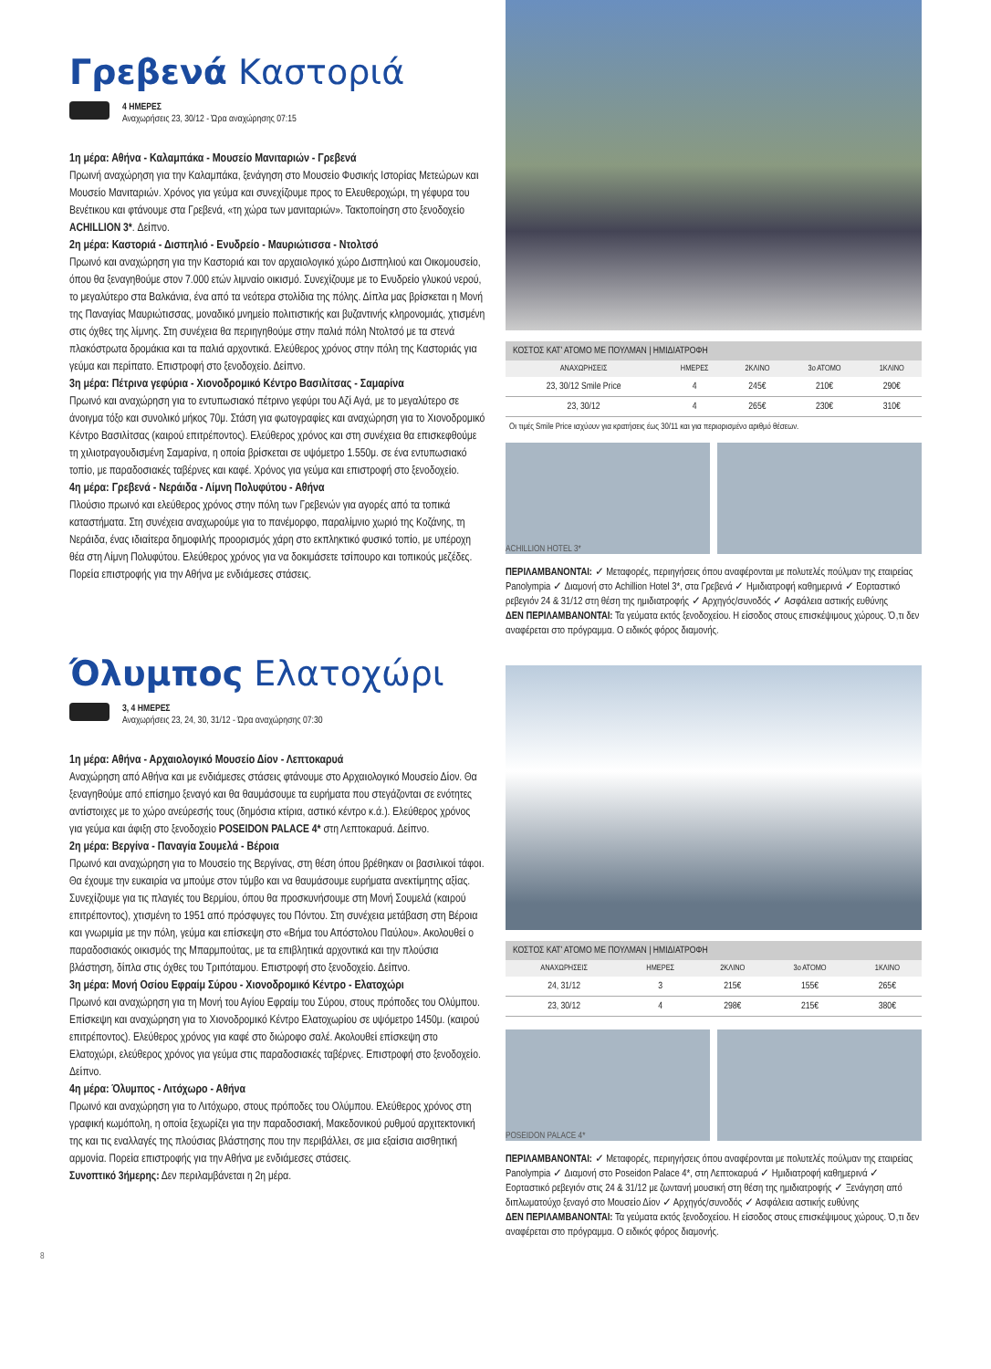Γρεβενά Καστοριά
4 ΗΜΕΡΕΣ
Αναχωρήσεις 23, 30/12 - Ώρα αναχώρησης 07:15
1η μέρα: Αθήνα - Καλαμπάκα - Μουσείο Μανιταριών - Γρεβενά
Πρωινή αναχώρηση για την Καλαμπάκα, ξενάγηση στο Μουσείο Φυσικής Ιστορίας Μετεώρων και Μουσείο Μανιταριών. Χρόνος για γεύμα και συνεχίζουμε προς το Ελευθεροχώρι, τη γέφυρα του Βενέτικου και φτάνουμε στα Γρεβενά, «τη χώρα των μανιταριών». Τακτοποίηση στο ξενοδοχείο ACHILLION 3*. Δείπνο.
2η μέρα: Καστοριά - Δισπηλιό - Ενυδρείο - Μαυριώτισσα - Ντολτσό
Πρωινό και αναχώρηση για την Καστοριά και τον αρχαιολογικό χώρο Δισπηλιού και Οικομουσείο, όπου θα ξεναγηθούμε στον 7.000 ετών λιμναίο οικισμό. Συνεχίζουμε με το Ενυδρείο γλυκού νερού, το μεγαλύτερο στα Βαλκάνια, ένα από τα νεότερα στολίδια της πόλης. Δίπλα μας βρίσκεται η Μονή της Παναγίας Μαυριώτισσας, μοναδικό μνημείο πολιτιστικής και βυζαντινής κληρονομιάς, χτισμένη στις όχθες της λίμνης. Στη συνέχεια θα περιηγηθούμε στην παλιά πόλη Ντολτσό με τα στενά πλακόστρωτα δρομάκια και τα παλιά αρχοντικά. Ελεύθερος χρόνος στην πόλη της Καστοριάς για γεύμα και περίπατο. Επιστροφή στο ξενοδοχείο. Δείπνο.
3η μέρα: Πέτρινα γεφύρια - Χιονοδρομικό Κέντρο Βασιλίτσας - Σαμαρίνα
Πρωινό και αναχώρηση για το εντυπωσιακό πέτρινο γεφύρι του Αζί Αγά, με το μεγαλύτερο σε άνοιγμα τόξο και συνολικό μήκος 70μ. Στάση για φωτογραφίες και αναχώρηση για το Χιονοδρομικό Κέντρο Βασιλίτσας (καιρού επιτρέποντος). Ελεύθερος χρόνος και στη συνέχεια θα επισκεφθούμε τη χιλιοτραγουδισμένη Σαμαρίνα, η οποία βρίσκεται σε υψόμετρο 1.550μ. σε ένα εντυπωσιακό τοπίο, με παραδοσιακές ταβέρνες και καφέ. Χρόνος για γεύμα και επιστροφή στο ξενοδοχείο.
4η μέρα: Γρεβενά - Νεράιδα - Λίμνη Πολυφύτου - Αθήνα
Πλούσιο πρωινό και ελεύθερος χρόνος στην πόλη των Γρεβενών για αγορές από τα τοπικά καταστήματα. Στη συνέχεια αναχωρούμε για το πανέμορφο, παραλίμνιο χωριό της Κοζάνης, τη Νεράιδα, ένας ιδιαίτερα δημοφιλής προορισμός χάρη στο εκπληκτικό φυσικό τοπίο, με υπέροχη θέα στη Λίμνη Πολυφύτου. Ελεύθερος χρόνος για να δοκιμάσετε τσίπουρο και τοπικούς μεζέδες. Πορεία επιστροφής για την Αθήνα με ενδιάμεσες στάσεις.
| ΚΟΣΤΟΣ ΚΑΤ' ΑΤΟΜΟ ΜΕ ΠΟΥΛΜΑΝ / ΗΜΙΔΙΑΤΡΟΦΗ | | | | |
| --- | --- | --- | --- | --- |
| ΑΝΑΧΩΡΗΣΕΙΣ | ΗΜΕΡΕΣ | 2ΚΛΙΝΟ | 3ο ΑΤΟΜΟ | 1ΚΛΙΝΟ |
| 23, 30/12 Smile Price | 4 | 245€ | 210€ | 290€ |
| 23, 30/12 | 4 | 265€ | 230€ | 310€ |
Οι τιμές Smile Price ισχύουν για κρατήσεις έως 30/11 και για περιορισμένο αριθμό θέσεων.
ACHILLION HOTEL 3*
ΠΕΡΙΛΑΜΒΑΝΟΝΤΑΙ: ✓ Μεταφορές, περιηγήσεις όπου αναφέρονται με πολυτελές πούλμαν της εταιρείας Panolympia ✓ Διαμονή στο Achillion Hotel 3*, στα Γρεβενά ✓ Ημιδιατροφή καθημερινά ✓ Εορταστικό ρεβεγιόν 24 & 31/12 στη θέση της ημιδιατροφής ✓ Αρχηγός/συνοδός ✓ Ασφάλεια αστικής ευθύνης
ΔΕΝ ΠΕΡΙΛΑΜΒΑΝΟΝΤΑΙ: Τα γεύματα εκτός ξενοδοχείου. Η είσοδος στους επισκέψιμους χώρους. Ό,τι δεν αναφέρεται στο πρόγραμμα. Ο ειδικός φόρος διαμονής.
Όλυμπος Ελατοχώρι
3, 4 ΗΜΕΡΕΣ
Αναχωρήσεις 23, 24, 30, 31/12 - Ώρα αναχώρησης 07:30
1η μέρα: Αθήνα - Αρχαιολογικό Μουσείο Δίον - Λεπτοκαρυά
Αναχώρηση από Αθήνα και με ενδιάμεσες στάσεις φτάνουμε στο Αρχαιολογικό Μουσείο Δίον. Θα ξεναγηθούμε από επίσημο ξεναγό και θα θαυμάσουμε τα ευρήματα που στεγάζονται σε ενότητες αντίστοιχες με το χώρο ανεύρεσής τους (δημόσια κτίρια, αστικό κέντρο κ.ά.). Ελεύθερος χρόνος για γεύμα και άφιξη στο ξενοδοχείο POSEIDON PALACE 4* στη Λεπτοκαρυά. Δείπνο.
2η μέρα: Βεργίνα - Παναγία Σουμελά - Βέροια
Πρωινό και αναχώρηση για το Μουσείο της Βεργίνας, στη θέση όπου βρέθηκαν οι βασιλικοί τάφοι. Θα έχουμε την ευκαιρία να μπούμε στον τύμβο και να θαυμάσουμε ευρήματα ανεκτίμητης αξίας. Συνεχίζουμε για τις πλαγιές του Βερμίου, όπου θα προσκυνήσουμε στη Μονή Σουμελά (καιρού επιτρέποντος), χτισμένη το 1951 από πρόσφυγες του Πόντου. Στη συνέχεια μετάβαση στη Βέροια και γνωριμία με την πόλη, γεύμα και επίσκεψη στο «Βήμα του Απόστολου Παύλου». Ακολουθεί ο παραδοσιακός οικισμός της Μπαρμπούτας, με τα επιβλητικά αρχοντικά και την πλούσια βλάστηση, δίπλα στις όχθες του Τριπόταμου. Επιστροφή στο ξενοδοχείο. Δείπνο.
3η μέρα: Μονή Οσίου Εφραίμ Σύρου - Χιονοδρομικό Κέντρο - Ελατοχώρι
Πρωινό και αναχώρηση για τη Μονή του Αγίου Εφραίμ του Σύρου, στους πρόποδες του Ολύμπου. Επίσκεψη και αναχώρηση για το Χιονοδρομικό Κέντρο Ελατοχωρίου σε υψόμετρο 1450μ. (καιρού επιτρέποντος). Ελεύθερος χρόνος για καφέ στο διώροφο σαλέ. Ακολουθεί επίσκεψη στο Ελατοχώρι, ελεύθερος χρόνος για γεύμα στις παραδοσιακές ταβέρνες. Επιστροφή στο ξενοδοχείο. Δείπνο.
4η μέρα: Όλυμπος - Λιτόχωρο - Αθήνα
Πρωινό και αναχώρηση για το Λιτόχωρο, στους πρόποδες του Ολύμπου. Ελεύθερος χρόνος στη γραφική κωμόπολη, η οποία ξεχωρίζει για την παραδοσιακή, Μακεδονικού ρυθμού αρχιτεκτονική της και τις εναλλαγές της πλούσιας βλάστησης που την περιβάλλει, σε μια εξαίσια αισθητική αρμονία. Πορεία επιστροφής για την Αθήνα με ενδιάμεσες στάσεις.
Συνοπτικό 3ήμερης: Δεν περιλαμβάνεται η 2η μέρα.
| ΚΟΣΤΟΣ ΚΑΤ' ΑΤΟΜΟ ΜΕ ΠΟΥΛΜΑΝ / ΗΜΙΔΙΑΤΡΟΦΗ | | | | |
| --- | --- | --- | --- | --- |
| ΑΝΑΧΩΡΗΣΕΙΣ | ΗΜΕΡΕΣ | 2ΚΛΙΝΟ | 3ο ΑΤΟΜΟ | 1ΚΛΙΝΟ |
| 24, 31/12 | 3 | 215€ | 155€ | 265€ |
| 23, 30/12 | 4 | 298€ | 215€ | 380€ |
POSEIDON PALACE 4*
ΠΕΡΙΛΑΜΒΑΝΟΝΤΑΙ: ✓ Μεταφορές, περιηγήσεις όπου αναφέρονται με πολυτελές πούλμαν της εταιρείας Panolympia ✓ Διαμονή στο Poseidon Palace 4*, στη Λεπτοκαρυά ✓ Ημιδιατροφή καθημερινά ✓ Εορταστικό ρεβεγιόν στις 24 & 31/12 με ζωντανή μουσική στη θέση της ημιδιατροφής ✓ Ξενάγηση από διπλωματούχο ξεναγό στο Μουσείο Δίον ✓ Αρχηγός/συνοδός ✓ Ασφάλεια αστικής ευθύνης
ΔΕΝ ΠΕΡΙΛΑΜΒΑΝΟΝΤΑΙ: Τα γεύματα εκτός ξενοδοχείου. Η είσοδος στους επισκέψιμους χώρους. Ό,τι δεν αναφέρεται στο πρόγραμμα. Ο ειδικός φόρος διαμονής.
8